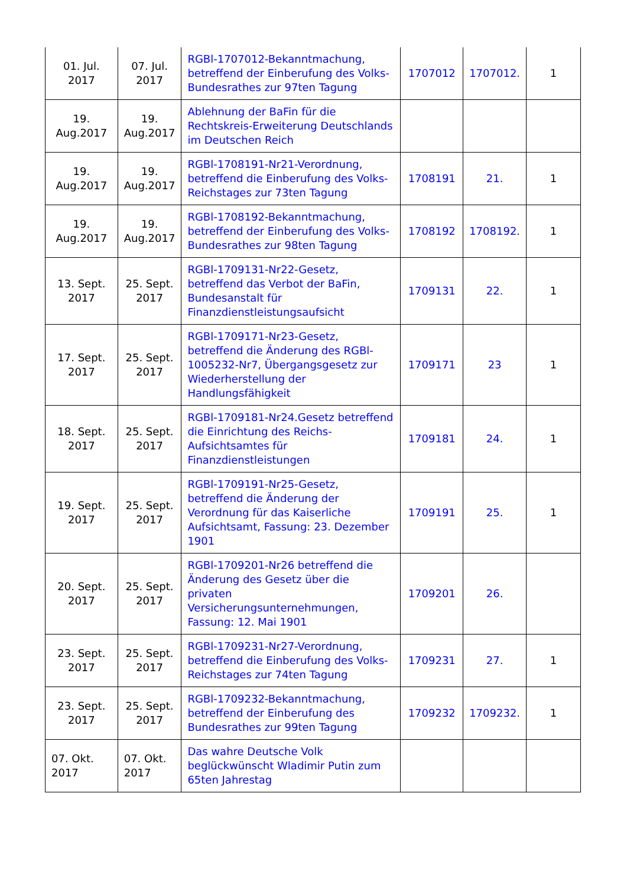| 01. Jul. 2017 | 07. Jul. 2017 | RGBl-1707012-Bekanntmachung, betreffend der Einberufung des Volks-Bundesrathes zur 97ten Tagung | 1707012 | 1707012. | 1 |
| 19. Aug.2017 | 19. Aug.2017 | Ablehnung der BaFin für die Rechtskreis-Erweiterung Deutschlands im Deutschen Reich | | | |
| 19. Aug.2017 | 19. Aug.2017 | RGBl-1708191-Nr21-Verordnung, betreffend die Einberufung des Volks-Reichstages zur 73ten Tagung | 1708191 | 21. | 1 |
| 19. Aug.2017 | 19. Aug.2017 | RGBl-1708192-Bekanntmachung, betreffend der Einberufung des Volks-Bundesrathes zur 98ten Tagung | 1708192 | 1708192. | 1 |
| 13. Sept. 2017 | 25. Sept. 2017 | RGBl-1709131-Nr22-Gesetz, betreffend das Verbot der BaFin, Bundesanstalt für Finanzdienstleistungsaufsicht | 1709131 | 22. | 1 |
| 17. Sept. 2017 | 25. Sept. 2017 | RGBl-1709171-Nr23-Gesetz, betreffend die Änderung des RGBl-1005232-Nr7, Übergangsgesetz zur Wiederherstellung der Handlungsfähigkeit | 1709171 | 23 | 1 |
| 18. Sept. 2017 | 25. Sept. 2017 | RGBl-1709181-Nr24.Gesetz betreffend die Einrichtung des Reichs-Aufsichtsamtes für Finanzdienstleistungen | 1709181 | 24. | 1 |
| 19. Sept. 2017 | 25. Sept. 2017 | RGBl-1709191-Nr25-Gesetz, betreffend die Änderung der Verordnung für das Kaiserliche Aufsichtsamt, Fassung: 23. Dezember 1901 | 1709191 | 25. | 1 |
| 20. Sept. 2017 | 25. Sept. 2017 | RGBl-1709201-Nr26 betreffend die Änderung des Gesetz über die privaten Versicherungsunternehmungen, Fassung: 12. Mai 1901 | 1709201 | 26. | |
| 23. Sept. 2017 | 25. Sept. 2017 | RGBl-1709231-Nr27-Verordnung, betreffend die Einberufung des Volks-Reichstages zur 74ten Tagung | 1709231 | 27. | 1 |
| 23. Sept. 2017 | 25. Sept. 2017 | RGBl-1709232-Bekanntmachung, betreffend der Einberufung des Bundesrathes zur 99ten Tagung | 1709232 | 1709232. | 1 |
| 07. Okt. 2017 | 07. Okt. 2017 | Das wahre Deutsche Volk beglückwünscht Wladimir Putin zum 65ten Jahrestag | | | |